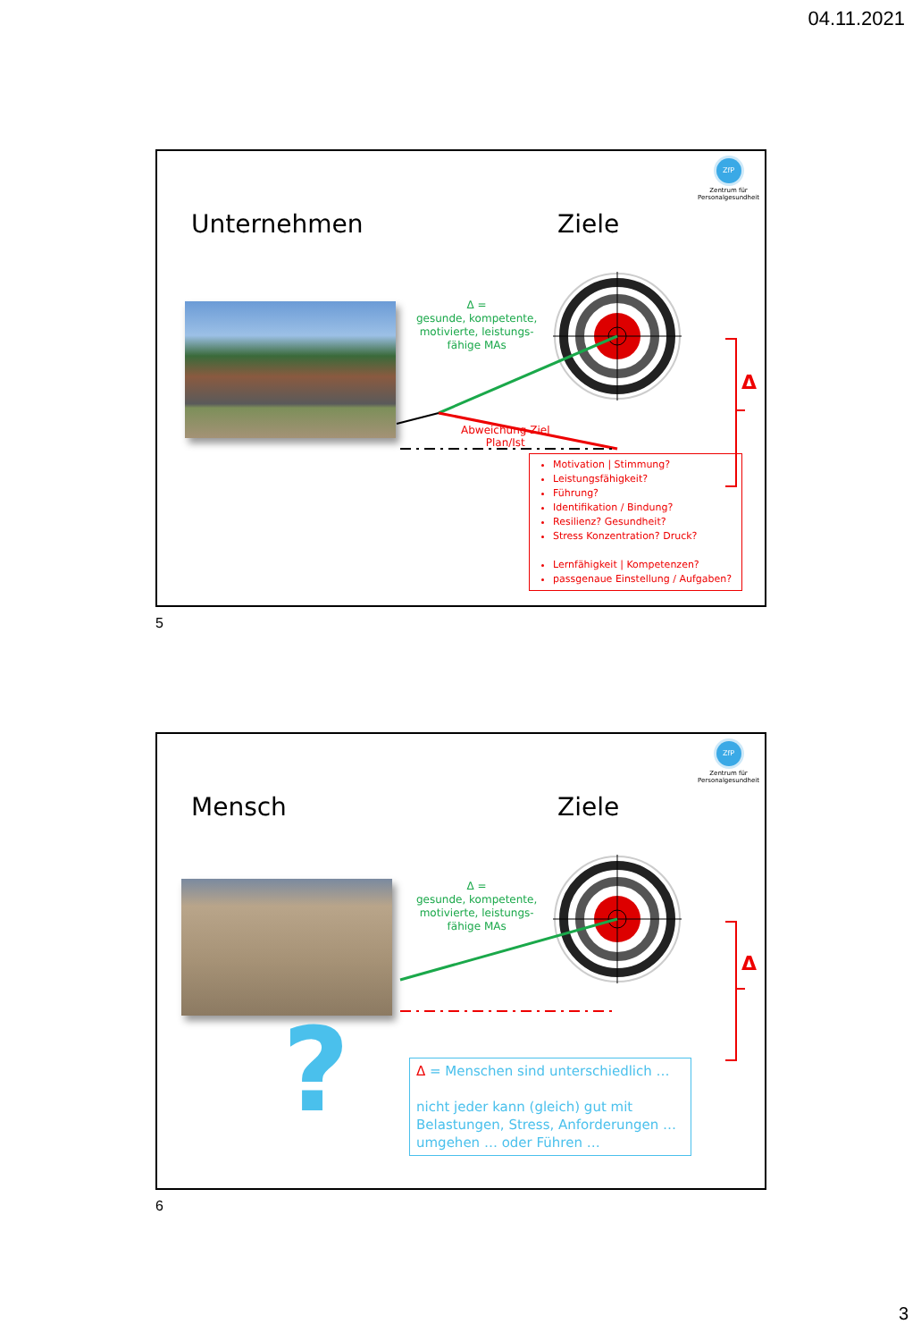04.11.2021
ZfP
Zentrum für
Personalgesundheit
Unternehmen Ziele
Δ =
gesunde, kompetente,
motivierte, leistungs-
fähige MAs
Abweichung Ziel
Plan/Ist
Δ
Motivation | Stimmung?
Leistungsfähigkeit?
Führung?
Identifikation / Bindung?
Resilienz? Gesundheit?
Stress Konzentration? Druck?
Lernfähigkeit | Kompetenzen?
passgenaue Einstellung / Aufgaben?
5
ZfP
Zentrum für
Personalgesundheit
Mensch Ziele
Δ =
gesunde, kompetente,
motivierte, leistungs-
fähige MAs
Δ
?
Δ = Menschen sind unterschiedlich …
nicht jeder kann (gleich) gut mit Belastungen, Stress, Anforderungen … umgehen … oder Führen …
6
3